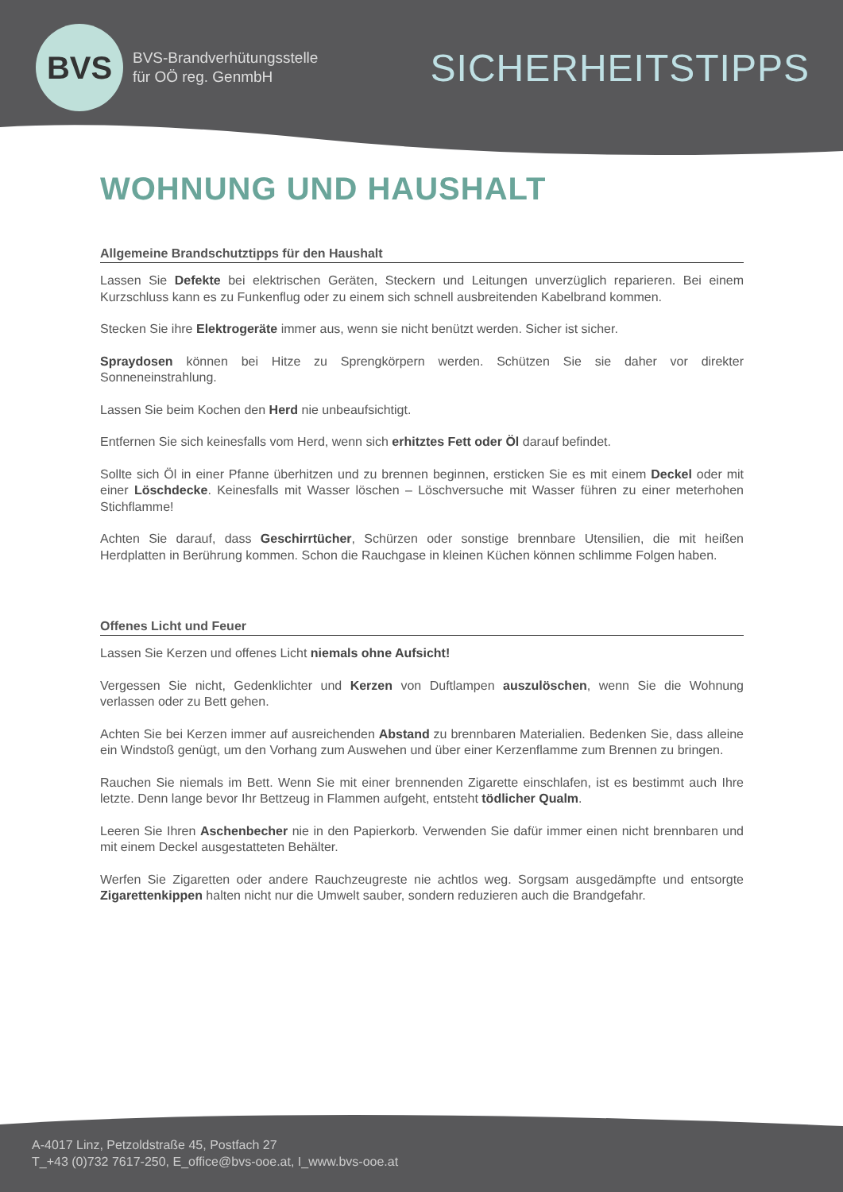BVS
BVS-Brandverhütungsstelle
für OÖ reg. GenmbH
SICHERHEITSTIPPS
WOHNUNG UND HAUSHALT
Allgemeine Brandschutztipps für den Haushalt
Lassen Sie Defekte bei elektrischen Geräten, Steckern und Leitungen unverzüglich reparieren. Bei einem Kurzschluss kann es zu Funkenflug oder zu einem sich schnell ausbreitenden Kabelbrand kommen.
Stecken Sie ihre Elektrogeräte immer aus, wenn sie nicht benützt werden. Sicher ist sicher.
Spraydosen können bei Hitze zu Sprengkörpern werden. Schützen Sie sie daher vor direkter Sonneneinstrahlung.
Lassen Sie beim Kochen den Herd nie unbeaufsichtigt.
Entfernen Sie sich keinesfalls vom Herd, wenn sich erhitztes Fett oder Öl darauf befindet.
Sollte sich Öl in einer Pfanne überhitzen und zu brennen beginnen, ersticken Sie es mit einem Deckel oder mit einer Löschdecke. Keinesfalls mit Wasser löschen – Löschversuche mit Wasser führen zu einer meterhohen Stichflamme!
Achten Sie darauf, dass Geschirrtücher, Schürzen oder sonstige brennbare Utensilien, die mit heißen Herdplatten in Berührung kommen. Schon die Rauchgase in kleinen Küchen können schlimme Folgen haben.
Offenes Licht und Feuer
Lassen Sie Kerzen und offenes Licht niemals ohne Aufsicht!
Vergessen Sie nicht, Gedenklichter und Kerzen von Duftlampen auszulöschen, wenn Sie die Wohnung verlassen oder zu Bett gehen.
Achten Sie bei Kerzen immer auf ausreichenden Abstand zu brennbaren Materialien. Bedenken Sie, dass alleine ein Windstoß genügt, um den Vorhang zum Auswehen und über einer Kerzenflamme zum Brennen zu bringen.
Rauchen Sie niemals im Bett. Wenn Sie mit einer brennenden Zigarette einschlafen, ist es bestimmt auch Ihre letzte. Denn lange bevor Ihr Bettzeug in Flammen aufgeht, entsteht tödlicher Qualm.
Leeren Sie Ihren Aschenbecher nie in den Papierkorb. Verwenden Sie dafür immer einen nicht brennbaren und mit einem Deckel ausgestatteten Behälter.
Werfen Sie Zigaretten oder andere Rauchzeugreste nie achtlos weg. Sorgsam ausgedämpfte und entsorgte Zigarettenkippen halten nicht nur die Umwelt sauber, sondern reduzieren auch die Brandgefahr.
A-4017 Linz, Petzoldstraße 45, Postfach 27
T_+43 (0)732 7617-250, E_office@bvs-ooe.at, I_www.bvs-ooe.at